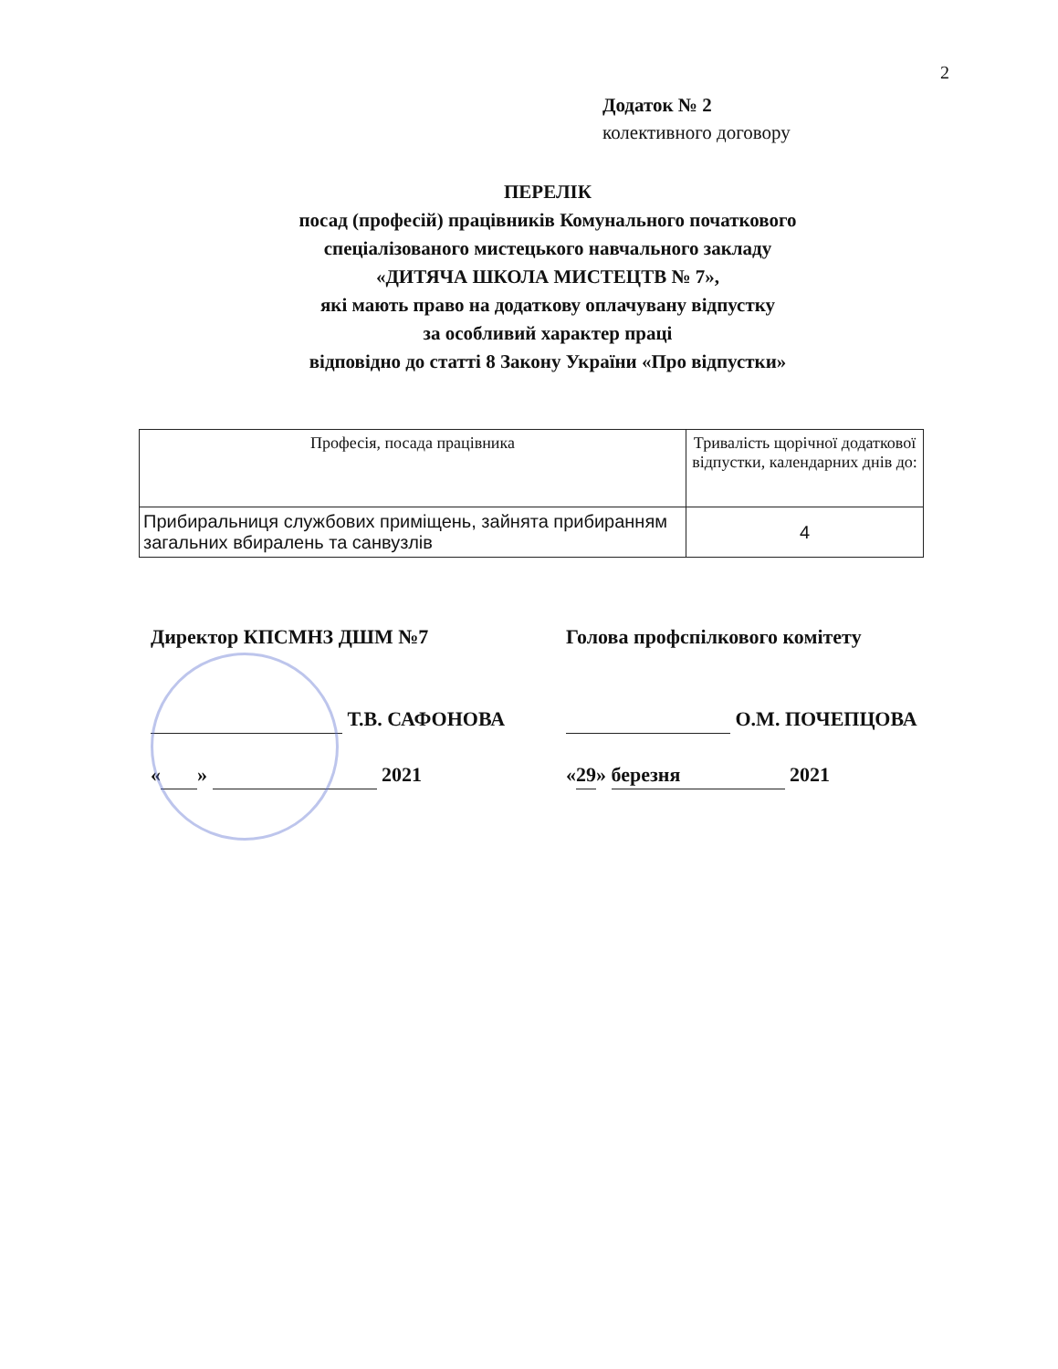2
Додаток № 2
колективного договору
ПЕРЕЛІК
посад (професій) працівників Комунального початкового
спеціалізованого мистецького навчального закладу
«ДИТЯЧА ШКОЛА МИСТЕЦТВ № 7»,
які мають право на додаткову оплачувану відпустку
за особливий характер праці
відповідно до статті 8 Закону України «Про відпустки»
| Професія, посада працівника | Тривалість щорічної додаткової відпустки, календарних днів до: |
| --- | --- |
| Прибиральниця службових приміщень, зайнята прибиранням загальних вбиралень та санвузлів | 4 |
Директор КПСМНЗ ДШМ №7
Т.В. САФОНОВА
« » 2021
Голова профспілкового комітету
О.М. ПОЧЕПЦОВА
«29» березня 2021